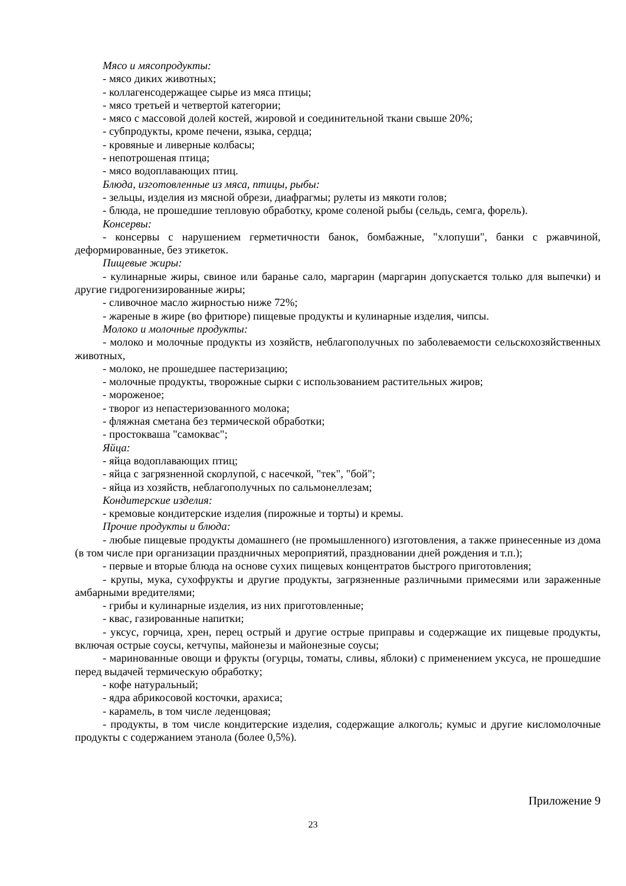Мясо и мясопродукты:
- мясо диких животных;
- коллагенсодержащее сырье из мяса птицы;
- мясо третьей и четвертой категории;
- мясо с массовой долей костей, жировой и соединительной ткани свыше 20%;
- субпродукты, кроме печени, языка, сердца;
- кровяные и ливерные колбасы;
- непотрошеная птица;
- мясо водоплавающих птиц.
Блюда, изготовленные из мяса, птицы, рыбы:
- зельцы, изделия из мясной обрези, диафрагмы; рулеты из мякоти голов;
- блюда, не прошедшие тепловую обработку, кроме соленой рыбы (сельдь, семга, форель).
Консервы:
- консервы с нарушением герметичности банок, бомбажные, "хлопуши", банки с ржавчиной, деформированные, без этикеток.
Пищевые жиры:
- кулинарные жиры, свиное или баранье сало, маргарин (маргарин допускается только для выпечки) и другие гидрогенизированные жиры;
- сливочное масло жирностью ниже 72%;
- жареные в жире (во фритюре) пищевые продукты и кулинарные изделия, чипсы.
Молоко и молочные продукты:
- молоко и молочные продукты из хозяйств, неблагополучных по заболеваемости сельскохозяйственных животных,
- молоко, не прошедшее пастеризацию;
- молочные продукты, творожные сырки с использованием растительных жиров;
- мороженое;
- творог из непастеризованного молока;
- фляжная сметана без термической обработки;
- простокваша "самоквас";
Яйца:
- яйца водоплавающих птиц;
- яйца с загрязненной скорлупой, с насечкой, "тек", "бой";
- яйца из хозяйств, неблагополучных по сальмонеллезам;
Кондитерские изделия:
- кремовые кондитерские изделия (пирожные и торты) и кремы.
Прочие продукты и блюда:
- любые пищевые продукты домашнего (не промышленного) изготовления, а также принесенные из дома (в том числе при организации праздничных мероприятий, праздновании дней рождения и т.п.);
- первые и вторые блюда на основе сухих пищевых концентратов быстрого приготовления;
- крупы, мука, сухофрукты и другие продукты, загрязненные различными примесями или зараженные амбарными вредителями;
- грибы и кулинарные изделия, из них приготовленные;
- квас, газированные напитки;
- уксус, горчица, хрен, перец острый и другие острые приправы и содержащие их пищевые продукты, включая острые соусы, кетчупы, майонезы и майонезные соусы;
- маринованные овощи и фрукты (огурцы, томаты, сливы, яблоки) с применением уксуса, не прошедшие перед выдачей термическую обработку;
- кофе натуральный;
- ядра абрикосовой косточки, арахиса;
- карамель, в том числе леденцовая;
- продукты, в том числе кондитерские изделия, содержащие алкоголь; кумыс и другие кисломолочные продукты с содержанием этанола (более 0,5%).
Приложение 9
23